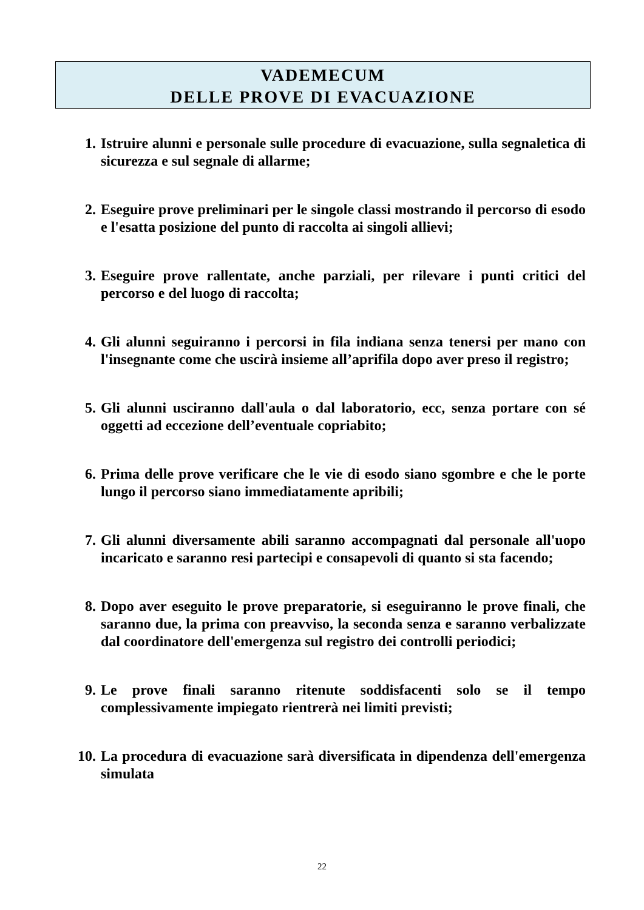VADEMECUM
DELLE PROVE DI EVACUAZIONE
1. Istruire alunni e personale sulle procedure di evacuazione, sulla segnaletica di sicurezza e sul segnale di allarme;
2. Eseguire prove preliminari per le singole classi mostrando il percorso di esodo e l'esatta posizione del punto di raccolta ai singoli allievi;
3. Eseguire prove rallentate, anche parziali, per rilevare i punti critici del percorso e del luogo di raccolta;
4. Gli alunni seguiranno i percorsi in fila indiana senza tenersi per mano con l'insegnante come che uscirà insieme all’aprifila dopo aver preso il registro;
5. Gli alunni usciranno dall'aula o dal laboratorio, ecc, senza portare con sé oggetti ad eccezione dell’eventuale copriabito;
6. Prima delle prove verificare che le vie di esodo siano sgombre e che le porte lungo il percorso siano immediatamente apribili;
7. Gli alunni diversamente abili saranno accompagnati dal personale all'uopo incaricato e saranno resi partecipi e consapevoli di quanto si sta facendo;
8. Dopo aver eseguito le prove preparatorie, si eseguiranno le prove finali, che saranno due, la prima con preavviso, la seconda senza e saranno verbalizzate dal coordinatore dell'emergenza sul registro dei controlli periodici;
9. Le prove finali saranno ritenute soddisfacenti solo se il tempo complessivamente impiegato rientrerà nei limiti previsti;
10. La procedura di evacuazione sarà diversificata in dipendenza dell'emergenza simulata
22